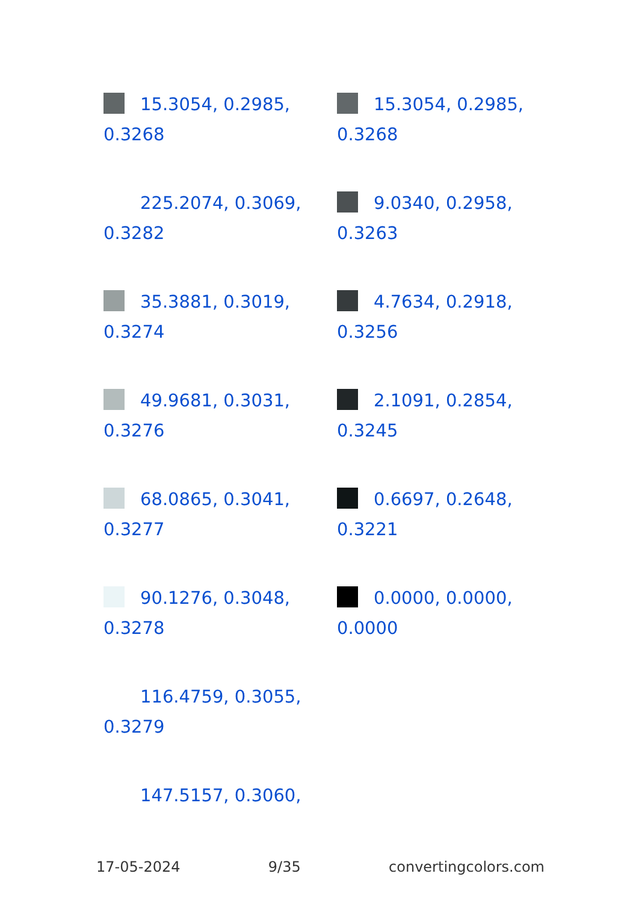15.3054, 0.2985,
0.3268
15.3054, 0.2985,
0.3268
225.2074, 0.3069,
0.3282
9.0340, 0.2958,
0.3263
35.3881, 0.3019,
0.3274
4.7634, 0.2918,
0.3256
49.9681, 0.3031,
0.3276
2.1091, 0.2854,
0.3245
68.0865, 0.3041,
0.3277
0.6697, 0.2648,
0.3221
90.1276, 0.3048,
0.3278
0.0000, 0.0000,
0.0000
116.4759, 0.3055,
0.3279
147.5157, 0.3060,
17-05-2024 9/35 convertingcolors.com